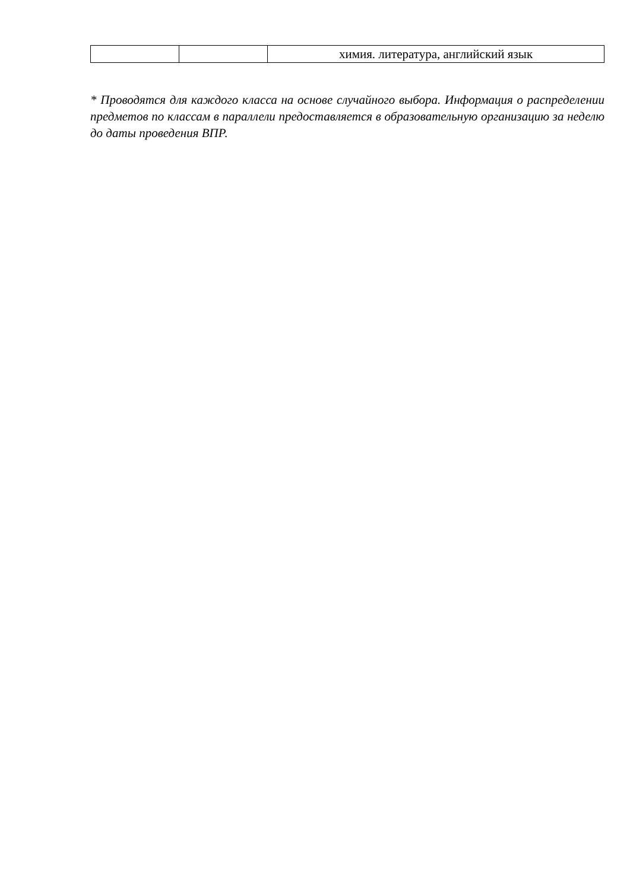| | | химия. литература, английский язык |
* Проводятся для каждого класса на основе случайного выбора. Информация о распределении предметов по классам в параллели предоставляется в образовательную организацию за неделю до даты проведения ВПР.